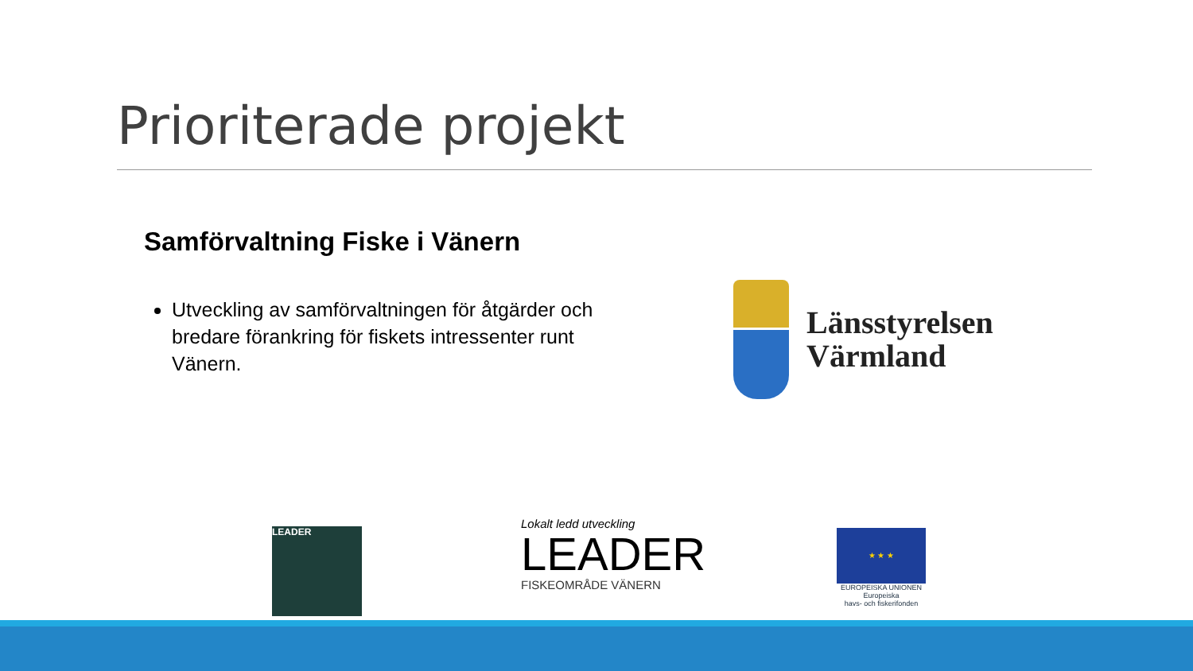Prioriterade projekt
Samförvaltning Fiske i Vänern
Utveckling av samförvaltningen för åtgärder och bredare förankring för fiskets intressenter runt Vänern.
Länsstyrelsen
Värmland
LEADER
Lokalt ledd utveckling
LEADER
FISKEOMRÅDE VÄNERN
★ ★ ★
EUROPEISKA UNIONEN
Europeiska
havs- och fiskerifonden